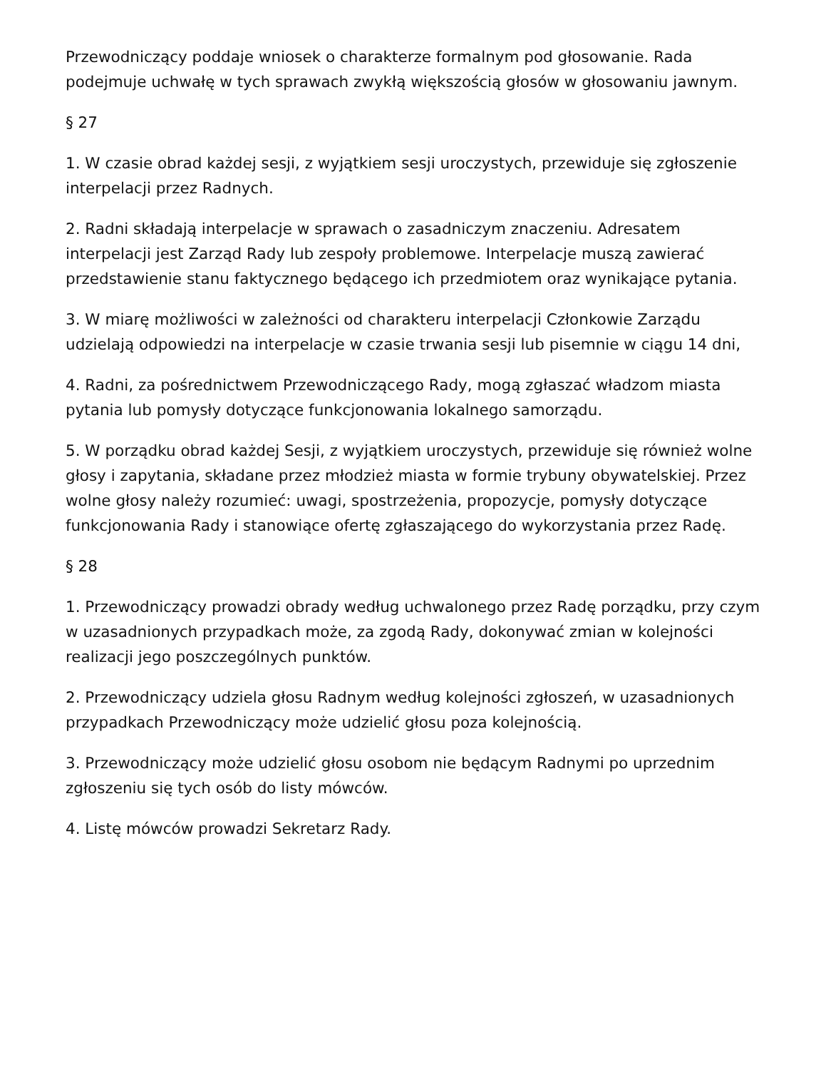Przewodniczący poddaje wniosek o charakterze formalnym pod głosowanie. Rada podejmuje uchwałę w tych sprawach zwykłą większością głosów w głosowaniu jawnym.
§ 27
1. W czasie obrad każdej sesji, z wyjątkiem sesji uroczystych, przewiduje się zgłoszenie interpelacji przez Radnych.
2. Radni składają interpelacje w sprawach o zasadniczym znaczeniu. Adresatem interpelacji jest Zarząd Rady lub zespoły problemowe. Interpelacje muszą zawierać przedstawienie stanu faktycznego będącego ich przedmiotem oraz wynikające pytania.
3. W miarę możliwości w zależności od charakteru interpelacji Członkowie Zarządu udzielają odpowiedzi na interpelacje w czasie trwania sesji lub pisemnie w ciągu 14 dni,
4. Radni, za pośrednictwem Przewodniczącego Rady, mogą zgłaszać władzom miasta pytania lub pomysły dotyczące funkcjonowania lokalnego samorządu.
5. W porządku obrad każdej Sesji, z wyjątkiem uroczystych, przewiduje się również wolne głosy i zapytania, składane przez młodzież miasta w formie trybuny obywatelskiej. Przez wolne głosy należy rozumieć: uwagi, spostrzeżenia, propozycje, pomysły dotyczące funkcjonowania Rady i stanowiące ofertę zgłaszającego do wykorzystania przez Radę.
§ 28
1. Przewodniczący prowadzi obrady według uchwalonego przez Radę porządku, przy czym w uzasadnionych przypadkach może, za zgodą Rady, dokonywać zmian w kolejności realizacji jego poszczególnych punktów.
2. Przewodniczący udziela głosu Radnym według kolejności zgłoszeń, w uzasadnionych przypadkach Przewodniczący może udzielić głosu poza kolejnością.
3. Przewodniczący może udzielić głosu osobom nie będącym Radnymi po uprzednim zgłoszeniu się tych osób do listy mówców.
4. Listę mówców prowadzi Sekretarz Rady.